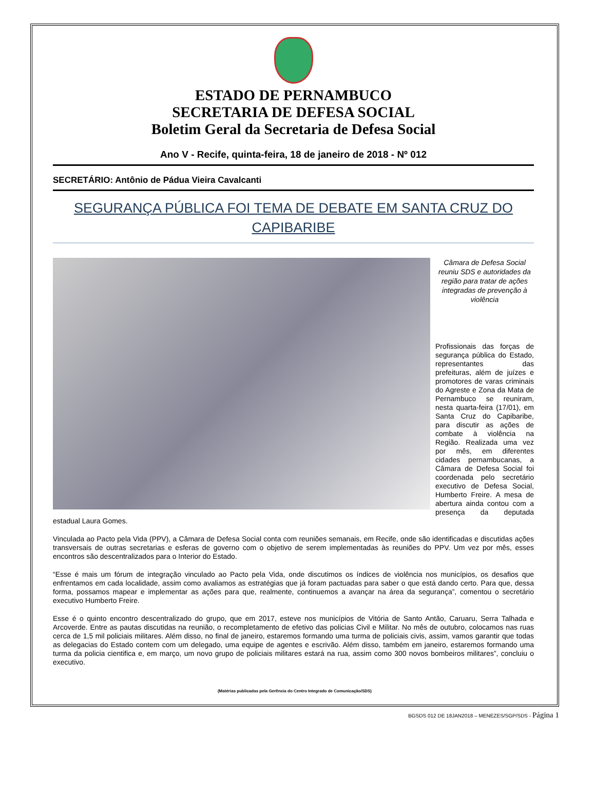ESTADO DE PERNAMBUCO
SECRETARIA DE DEFESA SOCIAL
Boletim Geral da Secretaria de Defesa Social
Ano V - Recife, quinta-feira, 18 de janeiro de 2018 - Nº 012
SECRETÁRIO: Antônio de Pádua Vieira Cavalcanti
SEGURANÇA PÚBLICA FOI TEMA DE DEBATE EM SANTA CRUZ DO CAPIBARIBE
Câmara de Defesa Social reuniu SDS e autoridades da região para tratar de ações integradas de prevenção à violência
Profissionais das forças de segurança pública do Estado, representantes das prefeituras, além de juízes e promotores de varas criminais do Agreste e Zona da Mata de Pernambuco se reuniram, nesta quarta-feira (17/01), em Santa Cruz do Capibaribe, para discutir as ações de combate à violência na Região. Realizada uma vez por mês, em diferentes cidades pernambucanas, a Câmara de Defesa Social foi coordenada pelo secretário executivo de Defesa Social, Humberto Freire. A mesa de abertura ainda contou com a presença da deputada estadual Laura Gomes.
Vinculada ao Pacto pela Vida (PPV), a Câmara de Defesa Social conta com reuniões semanais, em Recife, onde são identificadas e discutidas ações transversais de outras secretarias e esferas de governo com o objetivo de serem implementadas às reuniões do PPV. Um vez por mês, esses encontros são descentralizados para o Interior do Estado.
“Esse é mais um fórum de integração vinculado ao Pacto pela Vida, onde discutimos os índices de violência nos municípios, os desafios que enfrentamos em cada localidade, assim como avaliamos as estratégias que já foram pactuadas para saber o que está dando certo. Para que, dessa forma, possamos mapear e implementar as ações para que, realmente, continuemos a avançar na área da segurança”, comentou o secretário executivo Humberto Freire.
Esse é o quinto encontro descentralizado do grupo, que em 2017, esteve nos municípios de Vitória de Santo Antão, Caruaru, Serra Talhada e Arcoverde. Entre as pautas discutidas na reunião, o recompletamento de efetivo das policias Civil e Militar. No mês de outubro, colocamos nas ruas cerca de 1,5 mil policiais militares. Além disso, no final de janeiro, estaremos formando uma turma de policiais civis, assim, vamos garantir que todas as delegacias do Estado contem com um delegado, uma equipe de agentes e escrivão. Além disso, também em janeiro, estaremos formando uma turma da policia cientifica e, em março, um novo grupo de policiais militares estará na rua, assim como 300 novos bombeiros militares”, concluiu o executivo.
(Matérias publicadas pela Gerência do Centro Integrado de Comunicação/SDS)
BGSDS 012 DE 18JAN2018 – MENEZES/SGP/SDS - Página 1